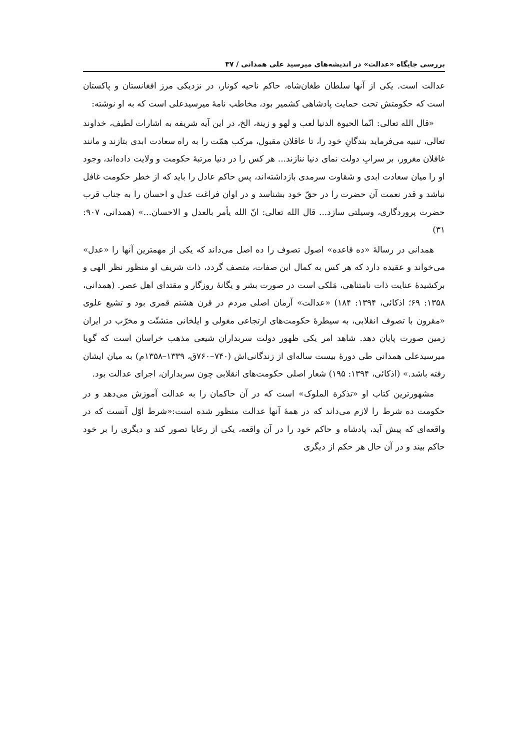بررسی جایگاه «عدالت» در اندیشه‌های میرسید علی همدانی / ۳۷
عدالت است. یکی از آنها سلطان طغان‌شاه، حاکم ناحیه کونار، در نزدیکی مرز افغانستان و پاکستان است که حکومتش تحت حمایت پادشاهی کشمیر بود، مخاطب نامهٔ میرسیدعلی است که به او نوشته:
«قال الله تعالی: انّما الحیوة الدنیا لعب و لهو و زینة، الخ، در این آیه شریفه به اشارات لطیف، خداوند تعالی، تنبیه می‌فرماید بندگانِ خود را، تا عاقلان مقبول، مرکب همّت را به راه سعادت ابدی بتازند و مانند غافلان مغرور، بر سرابِ دولت نمای دنیا ننازند... هر کس را در دنیا مرتبهٔ حکومت و ولایت داده‌اند، وجود او را میان سعادت ابدی و شقاوت سرمدی بازداشته‌اند، پس حاکم عادل را باید که از خطر حکومت غافل نباشد و قدر نعمت آن حضرت را در حقّ خود بشناسد و در اوان فراغت عدل و احسان را به جناب قرب حضرت پروردگاری، وسیلتی سازد... قال الله تعالی: انّ الله یأمر بالعدل و الاحسان...» (همدانی، ۹۰۷: ۳۱)
همدانی در رسالهٔ «ده قاعده» اصول تصوف را ده اصل می‌داند که یکی از مهمترین آنها را «عدل» می‌خواند و عقیده دارد که هر کس به کمال این صفات، متصف گردد، ذات شریف او منظور نظر الهی و برکشیدهٔ عنایت ذات نامتناهی، مَلکی است در صورت بشر و یگانهٔ روزگار و مقتدای اهل عصر. (همدانی، ۱۳۵۸: ۶۹؛ اذکائی، ۱۳۹۴: ۱۸۴) «عدالت» آرمان اصلی مردم در قرن هشتم قمری بود و تشیع علوی «مقرون با تصوف انقلابی، به سیطرهٔ حکومت‌های ارتجاعی مغولی و ایلخانی متشتّت و مخرّب در ایران زمین صورت پایان دهد. شاهد امر یکی ظهور دولت سربداران شیعی مذهب خراسان است که گویا میرسیدعلی همدانی طی دورهٔ بیست ساله‌ای از زندگانی‌اش (۷۴۰–۷۶۰ق، ۱۳۳۹–۱۳۵۸م) به میان ایشان رفته باشد.» (اذکائی، ۱۳۹۴: ۱۹۵) شعار اصلی حکومت‌های انقلابی چون سربداران، اجرای عدالت بود.
مشهورترین کتاب او «تذکرة الملوک» است که در آن حاکمان را به عدالت آموزش می‌دهد و در حکومت ده شرط را لازم می‌داند که در همهٔ آنها عدالت منظور شده است:«شرط اوّل آنست که در واقعه‌ای که پیش آید، پادشاه و حاکم خود را در آن واقعه، یکی از رعایا تصور کند و دیگری را بر خود حاکم بیند و در آن حال هر حکم از دیگری